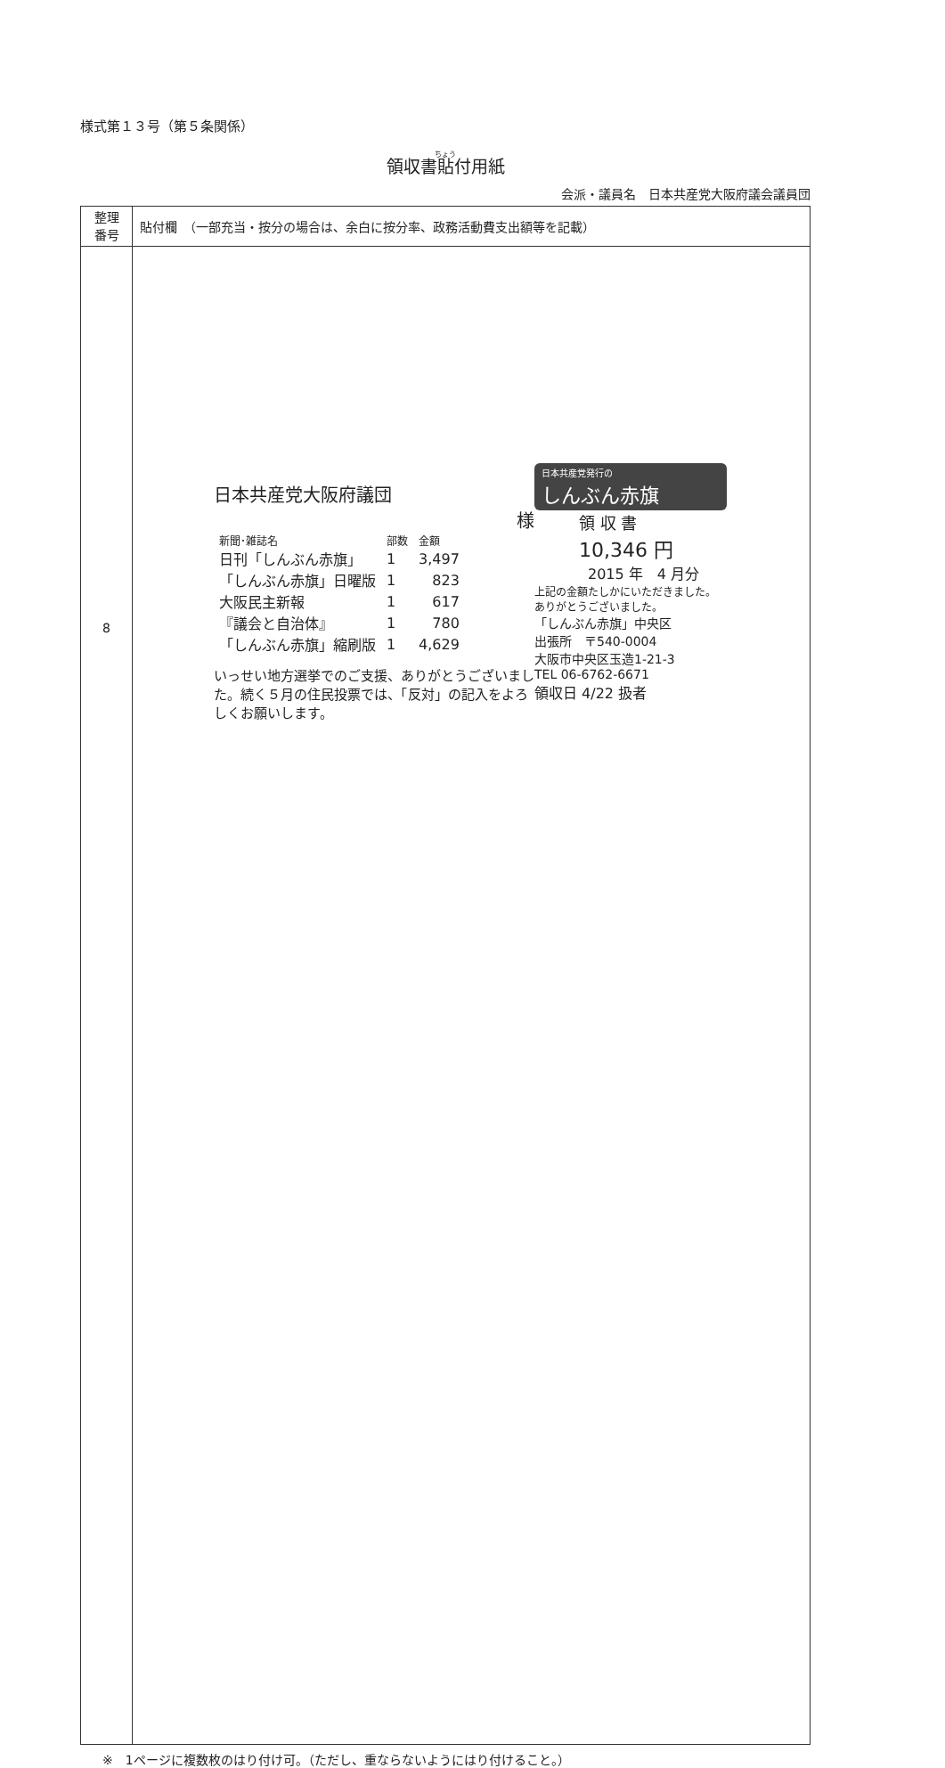様式第１３号（第５条関係）
領収書貼付用紙
会派・議員名　日本共産党大阪府議会議員団
| 整理 番号 | 貼付欄 （一部充当・按分の場合は、余白に按分率、政務活動費支出額等を記載） |
| 8 | |
※　1ページに複数枚のはり付け可。（ただし、重ならないようにはり付けること。）
日本共産党大阪府議団
様
| 新聞･雑誌名 | 部数 | 金額 |
| 日刊「しんぶん赤旗」 | 1 | 3,497 |
| 「しんぶん赤旗」日曜版 | 1 | 823 |
| 大阪民主新報 | 1 | 617 |
| 『議会と自治体』 | 1 | 780 |
| 「しんぶん赤旗」縮刷版 | 1 | 4,629 |
いっせい地方選挙でのご支援、ありがとうございました。続く５月の住民投票では、「反対」の記入をよろしくお願いします。
日本共産党発行の
しんぶん赤旗
領 収 書
10,346 円
2015 年　4 月分
上記の金額たしかにいただきました。
ありがとうございました。
「しんぶん赤旗」中央区
出張所　〒540-0004
大阪市中央区玉造1-21-3
TEL 06-6762-6671
領収日 4/22 扱者